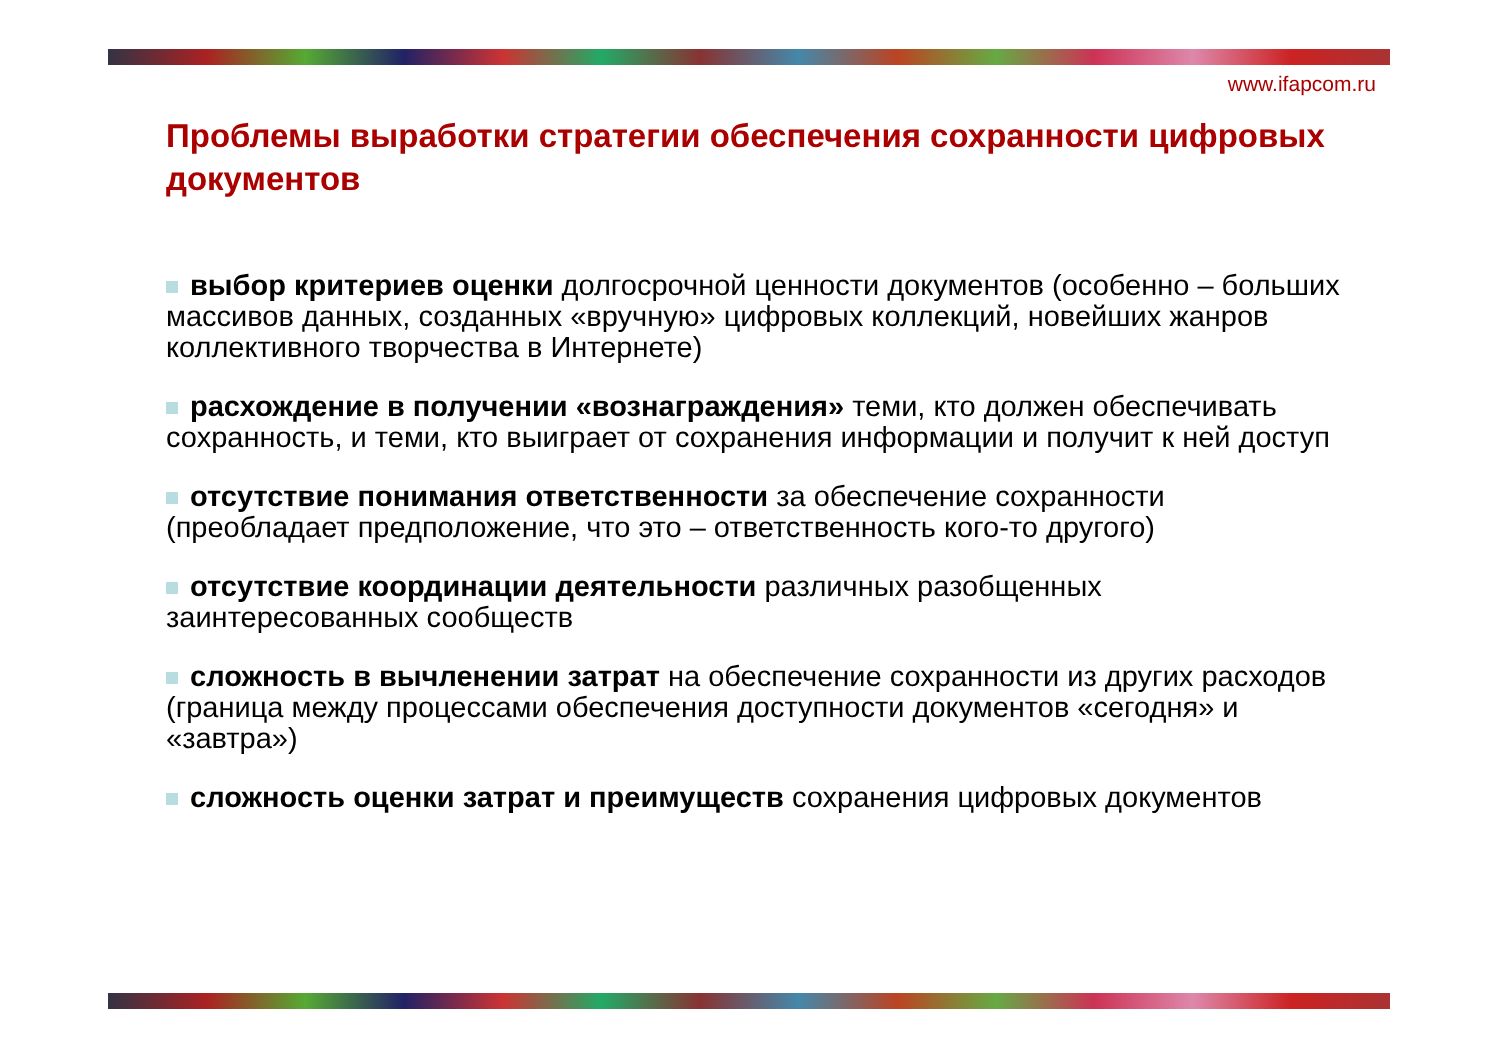www.ifapcom.ru
Проблемы выработки стратегии обеспечения сохранности цифровых документов
выбор критериев оценки долгосрочной ценности документов (особенно – больших массивов данных, созданных «вручную» цифровых коллекций, новейших жанров коллективного творчества в Интернете)
расхождение в получении «вознаграждения» теми, кто должен обеспечивать сохранность, и теми, кто выиграет от сохранения информации и получит к ней доступ
отсутствие понимания ответственности за обеспечение сохранности (преобладает предположение, что это – ответственность кого-то другого)
отсутствие координации деятельности различных разобщенных заинтересованных сообществ
сложность в вычленении затрат на обеспечение сохранности из других расходов (граница между процессами обеспечения доступности документов «сегодня» и «завтра»)
сложность оценки затрат и преимуществ сохранения цифровых документов